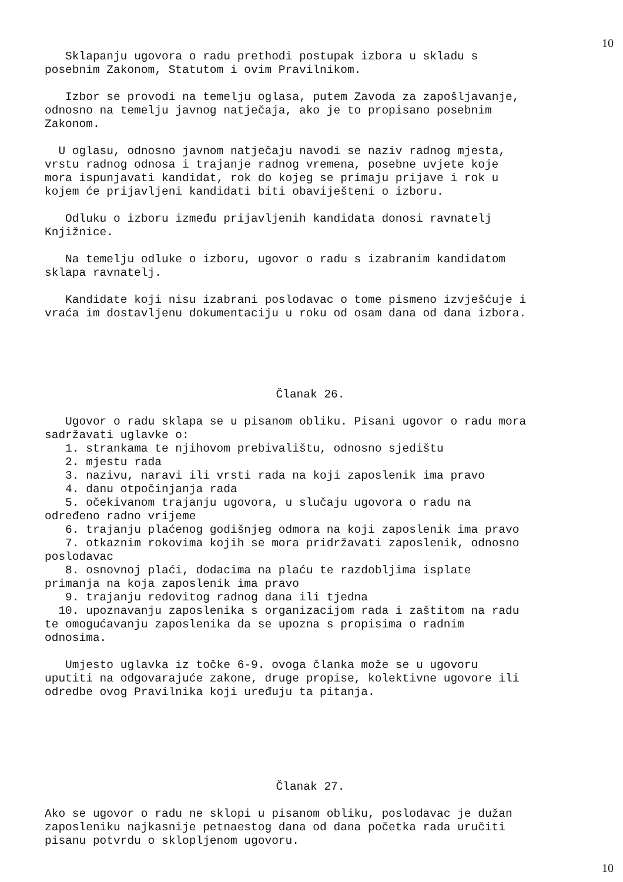10
Sklapanju ugovora o radu prethodi postupak izbora u skladu s posebnim Zakonom, Statutom i ovim Pravilnikom.
Izbor se provodi na temelju oglasa, putem Zavoda za zapošljavanje, odnosno na temelju javnog natječaja, ako je to propisano posebnim Zakonom.
U oglasu, odnosno javnom natječaju navodi se naziv radnog mjesta, vrstu radnog odnosa i trajanje radnog vremena, posebne uvjete koje mora ispunjavati kandidat, rok do kojeg se primaju prijave i rok u kojem će prijavljeni kandidati biti obaviješteni o izboru.
Odluku o izboru između prijavljenih kandidata donosi ravnatelj Knjižnice.
Na temelju odluke o izboru, ugovor o radu s izabranim kandidatom sklapa ravnatelj.
Kandidate koji nisu izabrani poslodavac o tome pismeno izvješćuje i vraća im dostavljenu dokumentaciju u roku od osam dana od dana izbora.
Članak 26.
Ugovor o radu sklapa se u pisanom obliku. Pisani ugovor o radu mora sadržavati uglavke o: 1. strankama te njihovom prebivalištu, odnosno sjedištu 2. mjestu rada 3. nazivu, naravi ili vrsti rada na koji zaposlenik ima pravo 4. danu otpočinjanja rada 5. očekivanom trajanju ugovora, u slučaju ugovora o radu na određeno radno vrijeme 6. trajanju plaćenog godišnjeg odmora na koji zaposlenik ima pravo 7. otkaznim rokovima kojih se mora pridržavati zaposlenik, odnosno poslodavac 8. osnovnoj plaći, dodacima na plaću te razdobljima isplate primanja na koja zaposlenik ima pravo 9. trajanju redovitog radnog dana ili tjedna 10. upoznavanju zaposlenika s organizacijom rada i zaštitom na radu te omogućavanju zaposlenika da se upozna s propisima o radnim odnosima.
Umjesto uglavka iz točke 6-9. ovoga članka može se u ugovoru uputiti na odgovarajuće zakone, druge propise, kolektivne ugovore ili odredbe ovog Pravilnika koji uređuju ta pitanja.
Članak 27.
Ako se ugovor o radu ne sklopi u pisanom obliku, poslodavac je dužan zaposleniku najkasnije petnaestog dana od dana početka rada uručiti pisanu potvrdu o sklopljenom ugovoru.
10